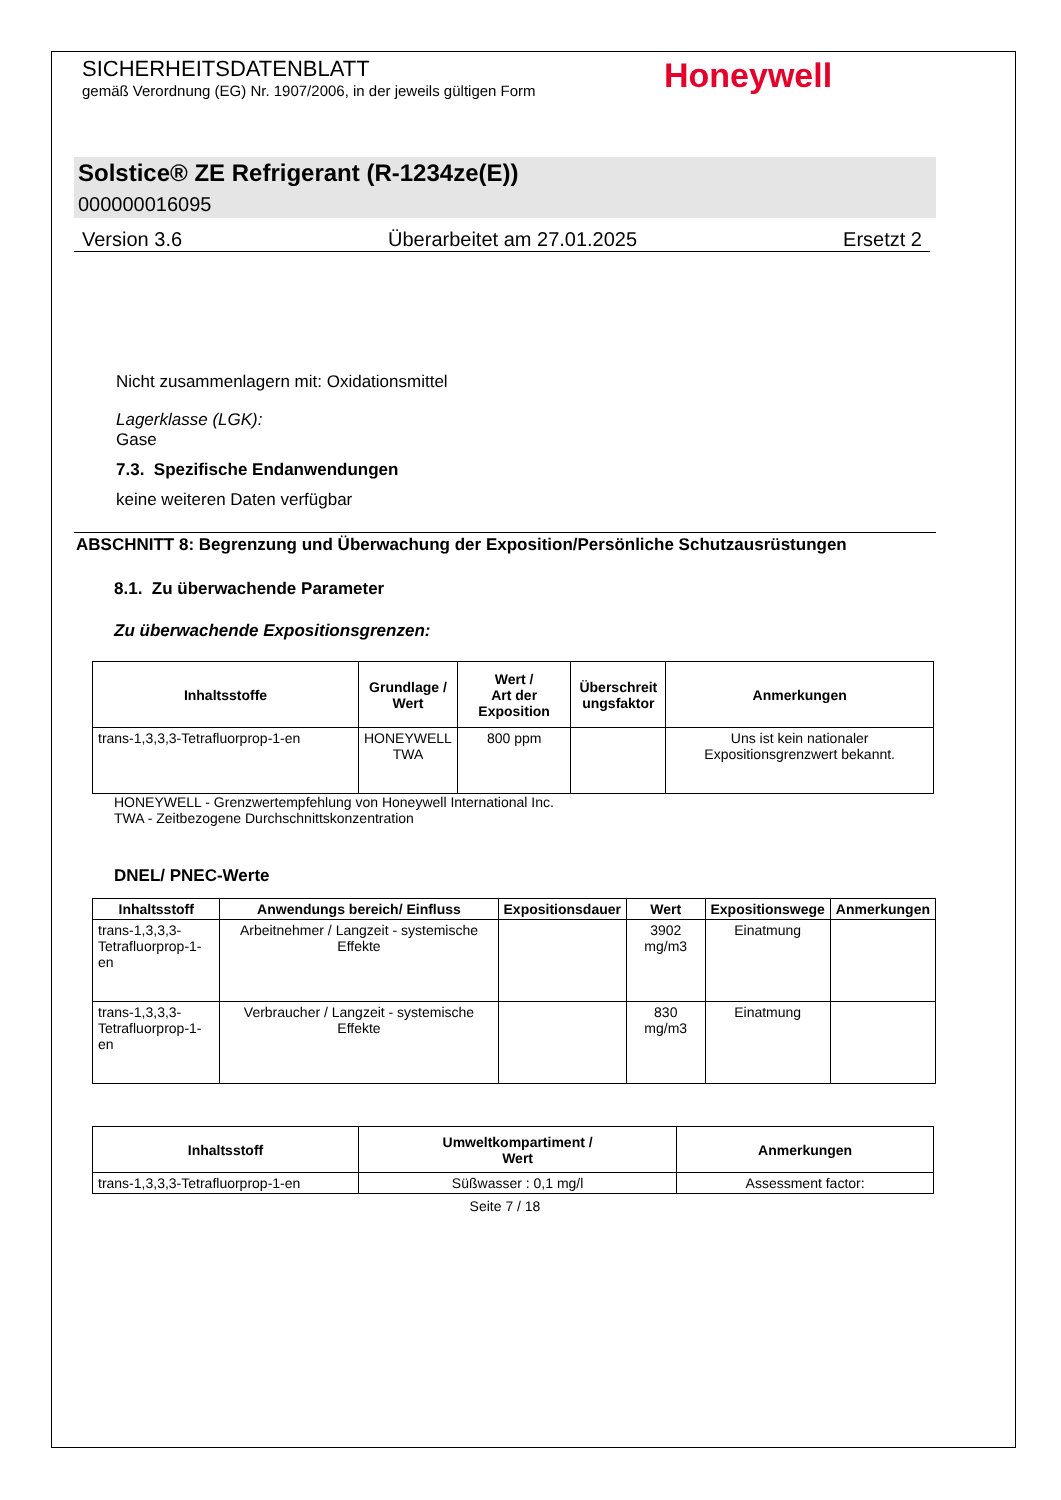SICHERHEITSDATENBLATT
gemäß Verordnung (EG) Nr. 1907/2006, in der jeweils gültigen Form
Honeywell
Solstice® ZE Refrigerant (R-1234ze(E))
000000016095
Version 3.6 Überarbeitet am 27.01.2025 Ersetzt 2
Nicht zusammenlagern mit: Oxidationsmittel
Lagerklasse (LGK):
Gase
7.3. Spezifische Endanwendungen
keine weiteren Daten verfügbar
ABSCHNITT 8: Begrenzung und Überwachung der Exposition/Persönliche Schutzausrüstungen
8.1. Zu überwachende Parameter
Zu überwachende Expositionsgrenzen:
| Inhaltsstoffe | Grundlage / Wert | Wert / Art der Exposition | Überschreit ungsfaktor | Anmerkungen |
| --- | --- | --- | --- | --- |
| trans-1,3,3,3-Tetrafluorprop-1-en | HONEYWELL TWA | 800 ppm | | Uns ist kein nationaler Expositionsgrenzwert bekannt. |
HONEYWELL - Grenzwertempfehlung von Honeywell International Inc.
TWA - Zeitbezogene Durchschnittskonzentration
DNEL/ PNEC-Werte
| Inhaltsstoff | Anwendungs bereich/ Einfluss | Expositionsdauer | Wert | Expositionswege | Anmerkungen |
| --- | --- | --- | --- | --- | --- |
| trans-1,3,3,3- Tetrafluorprop-1-en | Arbeitnehmer / Langzeit - systemische Effekte | | 3902 mg/m3 | Einatmung | |
| trans-1,3,3,3- Tetrafluorprop-1-en | Verbraucher / Langzeit - systemische Effekte | | 830 mg/m3 | Einatmung | |
| Inhaltsstoff | Umweltkompartiment / Wert | Anmerkungen |
| --- | --- | --- |
| trans-1,3,3,3-Tetrafluorprop-1-en | Süßwasser : 0,1 mg/l | Assessment factor: |
Seite 7 / 18